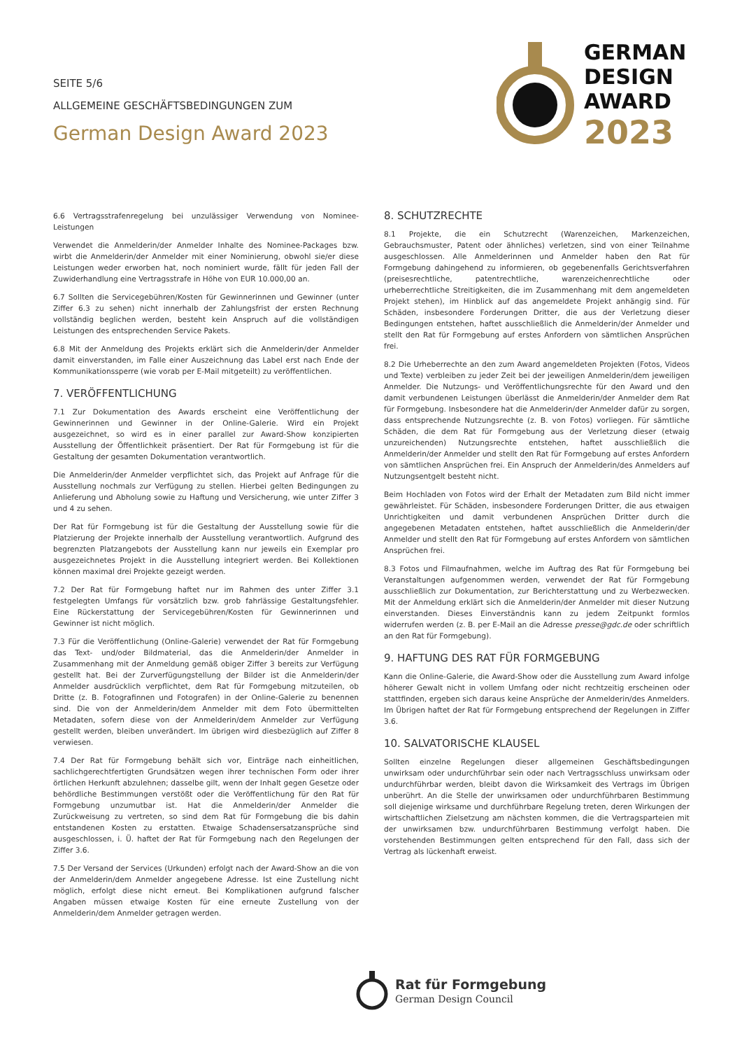SEITE 5/6
ALLGEMEINE GESCHÄFTSBEDINGUNGEN ZUM
German Design Award 2023
GERMAN
DESIGN
AWARD
2023
6.6 Vertragsstrafenregelung bei unzulässiger Verwendung von Nominee-Leistungen
Verwendet die Anmelderin/der Anmelder Inhalte des Nominee-Packages bzw. wirbt die Anmelderin/der Anmelder mit einer Nominierung, obwohl sie/er diese Leistungen weder erworben hat, noch nominiert wurde, fällt für jeden Fall der Zuwiderhandlung eine Vertragsstrafe in Höhe von EUR 10.000,00 an.
6.7 Sollten die Servicegebühren/Kosten für Gewinnerinnen und Gewinner (unter Ziffer 6.3 zu sehen) nicht innerhalb der Zahlungsfrist der ersten Rechnung vollständig beglichen werden, besteht kein Anspruch auf die vollständigen Leistungen des entsprechenden Service Pakets.
6.8 Mit der Anmeldung des Projekts erklärt sich die Anmelderin/der Anmelder damit einverstanden, im Falle einer Auszeichnung das Label erst nach Ende der Kommunikationssperre (wie vorab per E-Mail mitgeteilt) zu veröffentlichen.
7. VERÖFFENTLICHUNG
7.1 Zur Dokumentation des Awards erscheint eine Veröffentlichung der Gewinnerinnen und Gewinner in der Online-Galerie. Wird ein Projekt ausgezeichnet, so wird es in einer parallel zur Award-Show konzipierten Ausstellung der Öffentlichkeit präsentiert. Der Rat für Formgebung ist für die Gestaltung der gesamten Dokumentation verantwortlich.
Die Anmelderin/der Anmelder verpflichtet sich, das Projekt auf Anfrage für die Ausstellung nochmals zur Verfügung zu stellen. Hierbei gelten Bedingungen zu Anlieferung und Abholung sowie zu Haftung und Versicherung, wie unter Ziffer 3 und 4 zu sehen.
Der Rat für Formgebung ist für die Gestaltung der Ausstellung sowie für die Platzierung der Projekte innerhalb der Ausstellung verantwortlich. Aufgrund des begrenzten Platzangebots der Ausstellung kann nur jeweils ein Exemplar pro ausgezeichnetes Projekt in die Ausstellung integriert werden. Bei Kollektionen können maximal drei Projekte gezeigt werden.
7.2 Der Rat für Formgebung haftet nur im Rahmen des unter Ziffer 3.1 festgelegten Umfangs für vorsätzlich bzw. grob fahrlässige Gestaltungsfehler. Eine Rückerstattung der Servicegebühren/Kosten für Gewinnerinnen und Gewinner ist nicht möglich.
7.3 Für die Veröffentlichung (Online-Galerie) verwendet der Rat für Formgebung das Text- und/oder Bildmaterial, das die Anmelderin/der Anmelder in Zusammenhang mit der Anmeldung gemäß obiger Ziffer 3 bereits zur Verfügung gestellt hat. Bei der Zurverfügungstellung der Bilder ist die Anmelderin/der Anmelder ausdrücklich verpflichtet, dem Rat für Formgebung mitzuteilen, ob Dritte (z. B. Fotografinnen und Fotografen) in der Online-Galerie zu benennen sind. Die von der Anmelderin/dem Anmelder mit dem Foto übermittelten Metadaten, sofern diese von der Anmelderin/dem Anmelder zur Verfügung gestellt werden, bleiben unverändert. Im übrigen wird diesbezüglich auf Ziffer 8 verwiesen.
7.4 Der Rat für Formgebung behält sich vor, Einträge nach einheitlichen, sachlichgerechtfertigten Grundsätzen wegen ihrer technischen Form oder ihrer örtlichen Herkunft abzulehnen; dasselbe gilt, wenn der Inhalt gegen Gesetze oder behördliche Bestimmungen verstößt oder die Veröffentlichung für den Rat für Formgebung unzumutbar ist. Hat die Anmelderin/der Anmelder die Zurückweisung zu vertreten, so sind dem Rat für Formgebung die bis dahin entstandenen Kosten zu erstatten. Etwaige Schadensersatzansprüche sind ausgeschlossen, i. Ü. haftet der Rat für Formgebung nach den Regelungen der Ziffer 3.6.
7.5 Der Versand der Services (Urkunden) erfolgt nach der Award-Show an die von der Anmelderin/dem Anmelder angegebene Adresse. Ist eine Zustellung nicht möglich, erfolgt diese nicht erneut. Bei Komplikationen aufgrund falscher Angaben müssen etwaige Kosten für eine erneute Zustellung von der Anmelderin/dem Anmelder getragen werden.
8. SCHUTZRECHTE
8.1 Projekte, die ein Schutzrecht (Warenzeichen, Markenzeichen, Gebrauchsmuster, Patent oder ähnliches) verletzen, sind von einer Teilnahme ausgeschlossen. Alle Anmelderinnen und Anmelder haben den Rat für Formgebung dahingehend zu informieren, ob gegebenenfalls Gerichtsverfahren (preisesrechtliche, patentrechtliche, warenzeichenrechtliche oder urheberrechtliche Streitigkeiten, die im Zusammenhang mit dem angemeldeten Projekt stehen), im Hinblick auf das angemeldete Projekt anhängig sind. Für Schäden, insbesondere Forderungen Dritter, die aus der Verletzung dieser Bedingungen entstehen, haftet ausschließlich die Anmelderin/der Anmelder und stellt den Rat für Formgebung auf erstes Anfordern von sämtlichen Ansprüchen frei.
8.2 Die Urheberrechte an den zum Award angemeldeten Projekten (Fotos, Videos und Texte) verbleiben zu jeder Zeit bei der jeweiligen Anmelderin/dem jeweiligen Anmelder. Die Nutzungs- und Veröffentlichungsrechte für den Award und den damit verbundenen Leistungen überlässt die Anmelderin/der Anmelder dem Rat für Formgebung. Insbesondere hat die Anmelderin/der Anmelder dafür zu sorgen, dass entsprechende Nutzungsrechte (z. B. von Fotos) vorliegen. Für sämtliche Schäden, die dem Rat für Formgebung aus der Verletzung dieser (etwaig unzureichenden) Nutzungsrechte entstehen, haftet ausschließlich die Anmelderin/der Anmelder und stellt den Rat für Formgebung auf erstes Anfordern von sämtlichen Ansprüchen frei. Ein Anspruch der Anmelderin/des Anmelders auf Nutzungsentgelt besteht nicht.
Beim Hochladen von Fotos wird der Erhalt der Metadaten zum Bild nicht immer gewährleistet. Für Schäden, insbesondere Forderungen Dritter, die aus etwaigen Unrichtigkeiten und damit verbundenen Ansprüchen Dritter durch die angegebenen Metadaten entstehen, haftet ausschließlich die Anmelderin/der Anmelder und stellt den Rat für Formgebung auf erstes Anfordern von sämtlichen Ansprüchen frei.
8.3 Fotos und Filmaufnahmen, welche im Auftrag des Rat für Formgebung bei Veranstaltungen aufgenommen werden, verwendet der Rat für Formgebung ausschließlich zur Dokumentation, zur Berichterstattung und zu Werbezwecken. Mit der Anmeldung erklärt sich die Anmelderin/der Anmelder mit dieser Nutzung einverstanden. Dieses Einverständnis kann zu jedem Zeitpunkt formlos widerrufen werden (z. B. per E-Mail an die Adresse presse@gdc.de oder schriftlich an den Rat für Formgebung).
9. HAFTUNG DES RAT FÜR FORMGEBUNG
Kann die Online-Galerie, die Award-Show oder die Ausstellung zum Award infolge höherer Gewalt nicht in vollem Umfang oder nicht rechtzeitig erscheinen oder stattfinden, ergeben sich daraus keine Ansprüche der Anmelderin/des Anmelders. Im Übrigen haftet der Rat für Formgebung entsprechend der Regelungen in Ziffer 3.6.
10. SALVATORISCHE KLAUSEL
Sollten einzelne Regelungen dieser allgemeinen Geschäftsbedingungen unwirksam oder undurchführbar sein oder nach Vertragsschluss unwirksam oder undurchführbar werden, bleibt davon die Wirksamkeit des Vertrags im Übrigen unberührt. An die Stelle der unwirksamen oder undurchführbaren Bestimmung soll diejenige wirksame und durchführbare Regelung treten, deren Wirkungen der wirtschaftlichen Zielsetzung am nächsten kommen, die die Vertragsparteien mit der unwirksamen bzw. undurchführbaren Bestimmung verfolgt haben. Die vorstehenden Bestimmungen gelten entsprechend für den Fall, dass sich der Vertrag als lückenhaft erweist.
Rat für Formgebung
German Design Council